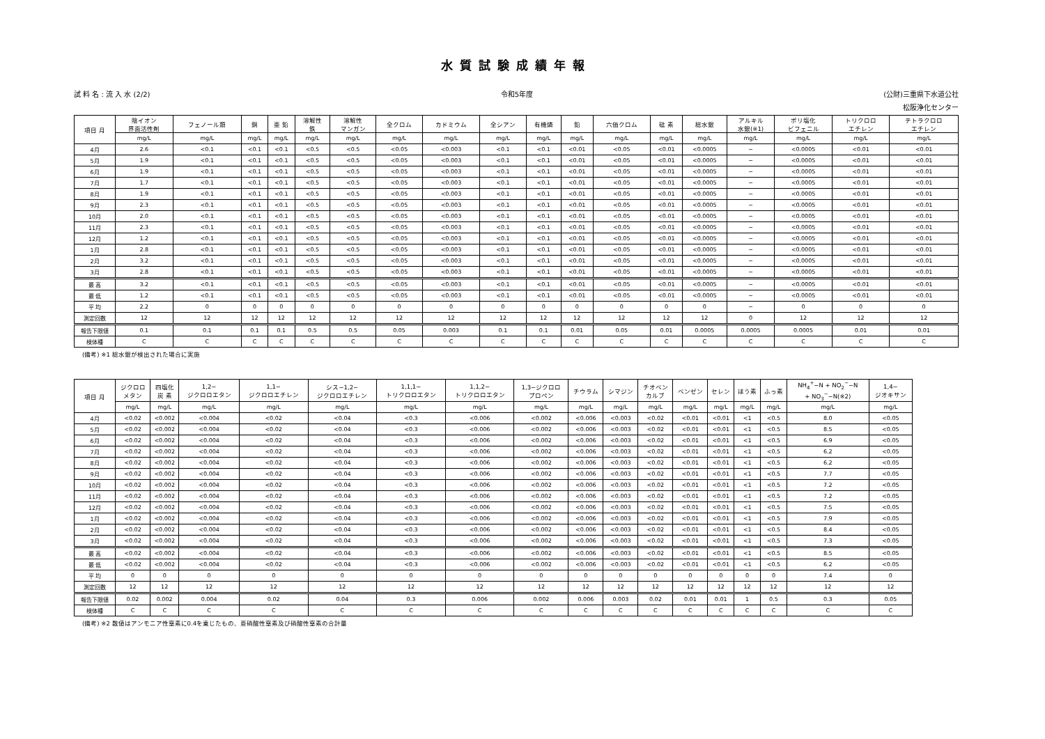水質試験成績年報
試 料 名 : 流 入 水 (2/2) 令和5年度 (公財)三重県下水道公社
松阪浄化センター
| 項目 月 | 陰イオン 界面活性剤 | フェノール類 | 銅 | 亜 鉛 | 溶解性 鉄 | 溶解性 マンガン | 全クロム | カドミウム | 全シアン | 有機燐 | 鉛 | 六価クロム | 砒 素 | 総水銀 | アルキル 水銀(※1) | ポリ塩化 ビフェニル | トリクロロ エチレン | テトラクロロ エチレン |
| --- | --- | --- | --- | --- | --- | --- | --- | --- | --- | --- | --- | --- | --- | --- | --- | --- | --- | --- |
| | mg/L | mg/L | mg/L | mg/L | mg/L | mg/L | mg/L | mg/L | mg/L | mg/L | mg/L | mg/L | mg/L | mg/L | mg/L | mg/L | mg/L | mg/L |
| 4月 | 2.6 | <0.1 | <0.1 | <0.1 | <0.5 | <0.5 | <0.05 | <0.003 | <0.1 | <0.1 | <0.01 | <0.05 | <0.01 | <0.0005 | − | <0.0005 | <0.01 | <0.01 |
| 5月 | 1.9 | <0.1 | <0.1 | <0.1 | <0.5 | <0.5 | <0.05 | <0.003 | <0.1 | <0.1 | <0.01 | <0.05 | <0.01 | <0.0005 | − | <0.0005 | <0.01 | <0.01 |
| 6月 | 1.9 | <0.1 | <0.1 | <0.1 | <0.5 | <0.5 | <0.05 | <0.003 | <0.1 | <0.1 | <0.01 | <0.05 | <0.01 | <0.0005 | − | <0.0005 | <0.01 | <0.01 |
| 7月 | 1.7 | <0.1 | <0.1 | <0.1 | <0.5 | <0.5 | <0.05 | <0.003 | <0.1 | <0.1 | <0.01 | <0.05 | <0.01 | <0.0005 | − | <0.0005 | <0.01 | <0.01 |
| 8月 | 1.9 | <0.1 | <0.1 | <0.1 | <0.5 | <0.5 | <0.05 | <0.003 | <0.1 | <0.1 | <0.01 | <0.05 | <0.01 | <0.0005 | − | <0.0005 | <0.01 | <0.01 |
| 9月 | 2.3 | <0.1 | <0.1 | <0.1 | <0.5 | <0.5 | <0.05 | <0.003 | <0.1 | <0.1 | <0.01 | <0.05 | <0.01 | <0.0005 | − | <0.0005 | <0.01 | <0.01 |
| 10月 | 2.0 | <0.1 | <0.1 | <0.1 | <0.5 | <0.5 | <0.05 | <0.003 | <0.1 | <0.1 | <0.01 | <0.05 | <0.01 | <0.0005 | − | <0.0005 | <0.01 | <0.01 |
| 11月 | 2.3 | <0.1 | <0.1 | <0.1 | <0.5 | <0.5 | <0.05 | <0.003 | <0.1 | <0.1 | <0.01 | <0.05 | <0.01 | <0.0005 | − | <0.0005 | <0.01 | <0.01 |
| 12月 | 1.2 | <0.1 | <0.1 | <0.1 | <0.5 | <0.5 | <0.05 | <0.003 | <0.1 | <0.1 | <0.01 | <0.05 | <0.01 | <0.0005 | − | <0.0005 | <0.01 | <0.01 |
| 1月 | 2.8 | <0.1 | <0.1 | <0.1 | <0.5 | <0.5 | <0.05 | <0.003 | <0.1 | <0.1 | <0.01 | <0.05 | <0.01 | <0.0005 | − | <0.0005 | <0.01 | <0.01 |
| 2月 | 3.2 | <0.1 | <0.1 | <0.1 | <0.5 | <0.5 | <0.05 | <0.003 | <0.1 | <0.1 | <0.01 | <0.05 | <0.01 | <0.0005 | − | <0.0005 | <0.01 | <0.01 |
| 3月 | 2.8 | <0.1 | <0.1 | <0.1 | <0.5 | <0.5 | <0.05 | <0.003 | <0.1 | <0.1 | <0.01 | <0.05 | <0.01 | <0.0005 | − | <0.0005 | <0.01 | <0.01 |
| 最 高 | 3.2 | <0.1 | <0.1 | <0.1 | <0.5 | <0.5 | <0.05 | <0.003 | <0.1 | <0.1 | <0.01 | <0.05 | <0.01 | <0.0005 | − | <0.0005 | <0.01 | <0.01 |
| 最 低 | 1.2 | <0.1 | <0.1 | <0.1 | <0.5 | <0.5 | <0.05 | <0.003 | <0.1 | <0.1 | <0.01 | <0.05 | <0.01 | <0.0005 | − | <0.0005 | <0.01 | <0.01 |
| 平 均 | 2.2 | 0 | 0 | 0 | 0 | 0 | 0 | 0 | 0 | 0 | 0 | 0 | 0 | 0 | − | 0 | 0 | 0 |
| 測定回数 | 12 | 12 | 12 | 12 | 12 | 12 | 12 | 12 | 12 | 12 | 12 | 12 | 12 | 12 | 0 | 12 | 12 | 12 |
| 報告下限値 | 0.1 | 0.1 | 0.1 | 0.1 | 0.5 | 0.5 | 0.05 | 0.003 | 0.1 | 0.1 | 0.01 | 0.05 | 0.01 | 0.0005 | 0.0005 | 0.0005 | 0.01 | 0.01 |
| 検体種 | C | C | C | C | C | C | C | C | C | C | C | C | C | C | C | C | C | C |
(備考) ※1 総水銀が検出された場合に実施
| 項目 月 | ジクロロ メタン | 四塩化 炭 素 | 1,2− ジクロロエタン | 1,1− ジクロロエチレン | シス−1,2− ジクロロエチレン | 1,1,1− トリクロロエタン | 1,1,2− トリクロロエタン | 1,3−ジクロロ プロペン | チウラム | シマジン | チオベン カルブ | ベンゼン | セレン | ほう素 | ふっ素 | NH<sub>4</sub><sup>+</sup>−N + NO<sub>2</sub><sup>−</sup>−N + NO<sub>3</sub><sup>−</sup>−N(※2) | 1,4− ジオキサン |
| --- | --- | --- | --- | --- | --- | --- | --- | --- | --- | --- | --- | --- | --- | --- | --- | --- | --- |
| | mg/L | mg/L | mg/L | mg/L | mg/L | mg/L | mg/L | mg/L | mg/L | mg/L | mg/L | mg/L | mg/L | mg/L | mg/L | mg/L | mg/L |
| 4月 | <0.02 | <0.002 | <0.004 | <0.02 | <0.04 | <0.3 | <0.006 | <0.002 | <0.006 | <0.003 | <0.02 | <0.01 | <0.01 | <1 | <0.5 | 8.0 | <0.05 |
| 5月 | <0.02 | <0.002 | <0.004 | <0.02 | <0.04 | <0.3 | <0.006 | <0.002 | <0.006 | <0.003 | <0.02 | <0.01 | <0.01 | <1 | <0.5 | 8.5 | <0.05 |
| 6月 | <0.02 | <0.002 | <0.004 | <0.02 | <0.04 | <0.3 | <0.006 | <0.002 | <0.006 | <0.003 | <0.02 | <0.01 | <0.01 | <1 | <0.5 | 6.9 | <0.05 |
| 7月 | <0.02 | <0.002 | <0.004 | <0.02 | <0.04 | <0.3 | <0.006 | <0.002 | <0.006 | <0.003 | <0.02 | <0.01 | <0.01 | <1 | <0.5 | 6.2 | <0.05 |
| 8月 | <0.02 | <0.002 | <0.004 | <0.02 | <0.04 | <0.3 | <0.006 | <0.002 | <0.006 | <0.003 | <0.02 | <0.01 | <0.01 | <1 | <0.5 | 6.2 | <0.05 |
| 9月 | <0.02 | <0.002 | <0.004 | <0.02 | <0.04 | <0.3 | <0.006 | <0.002 | <0.006 | <0.003 | <0.02 | <0.01 | <0.01 | <1 | <0.5 | 7.7 | <0.05 |
| 10月 | <0.02 | <0.002 | <0.004 | <0.02 | <0.04 | <0.3 | <0.006 | <0.002 | <0.006 | <0.003 | <0.02 | <0.01 | <0.01 | <1 | <0.5 | 7.2 | <0.05 |
| 11月 | <0.02 | <0.002 | <0.004 | <0.02 | <0.04 | <0.3 | <0.006 | <0.002 | <0.006 | <0.003 | <0.02 | <0.01 | <0.01 | <1 | <0.5 | 7.2 | <0.05 |
| 12月 | <0.02 | <0.002 | <0.004 | <0.02 | <0.04 | <0.3 | <0.006 | <0.002 | <0.006 | <0.003 | <0.02 | <0.01 | <0.01 | <1 | <0.5 | 7.5 | <0.05 |
| 1月 | <0.02 | <0.002 | <0.004 | <0.02 | <0.04 | <0.3 | <0.006 | <0.002 | <0.006 | <0.003 | <0.02 | <0.01 | <0.01 | <1 | <0.5 | 7.9 | <0.05 |
| 2月 | <0.02 | <0.002 | <0.004 | <0.02 | <0.04 | <0.3 | <0.006 | <0.002 | <0.006 | <0.003 | <0.02 | <0.01 | <0.01 | <1 | <0.5 | 8.4 | <0.05 |
| 3月 | <0.02 | <0.002 | <0.004 | <0.02 | <0.04 | <0.3 | <0.006 | <0.002 | <0.006 | <0.003 | <0.02 | <0.01 | <0.01 | <1 | <0.5 | 7.3 | <0.05 |
| 最 高 | <0.02 | <0.002 | <0.004 | <0.02 | <0.04 | <0.3 | <0.006 | <0.002 | <0.006 | <0.003 | <0.02 | <0.01 | <0.01 | <1 | <0.5 | 8.5 | <0.05 |
| 最 低 | <0.02 | <0.002 | <0.004 | <0.02 | <0.04 | <0.3 | <0.006 | <0.002 | <0.006 | <0.003 | <0.02 | <0.01 | <0.01 | <1 | <0.5 | 6.2 | <0.05 |
| 平 均 | 0 | 0 | 0 | 0 | 0 | 0 | 0 | 0 | 0 | 0 | 0 | 0 | 0 | 0 | 0 | 7.4 | 0 |
| 測定回数 | 12 | 12 | 12 | 12 | 12 | 12 | 12 | 12 | 12 | 12 | 12 | 12 | 12 | 12 | 12 | 12 | 12 |
| 報告下限値 | 0.02 | 0.002 | 0.004 | 0.02 | 0.04 | 0.3 | 0.006 | 0.002 | 0.006 | 0.003 | 0.02 | 0.01 | 0.01 | 1 | 0.5 | 0.3 | 0.05 |
| 検体種 | C | C | C | C | C | C | C | C | C | C | C | C | C | C | C | C | C |
(備考) ※2 数値はアンモニア性窒素に0.4を乗じたもの、亜硝酸性窒素及び硝酸性窒素の合計量